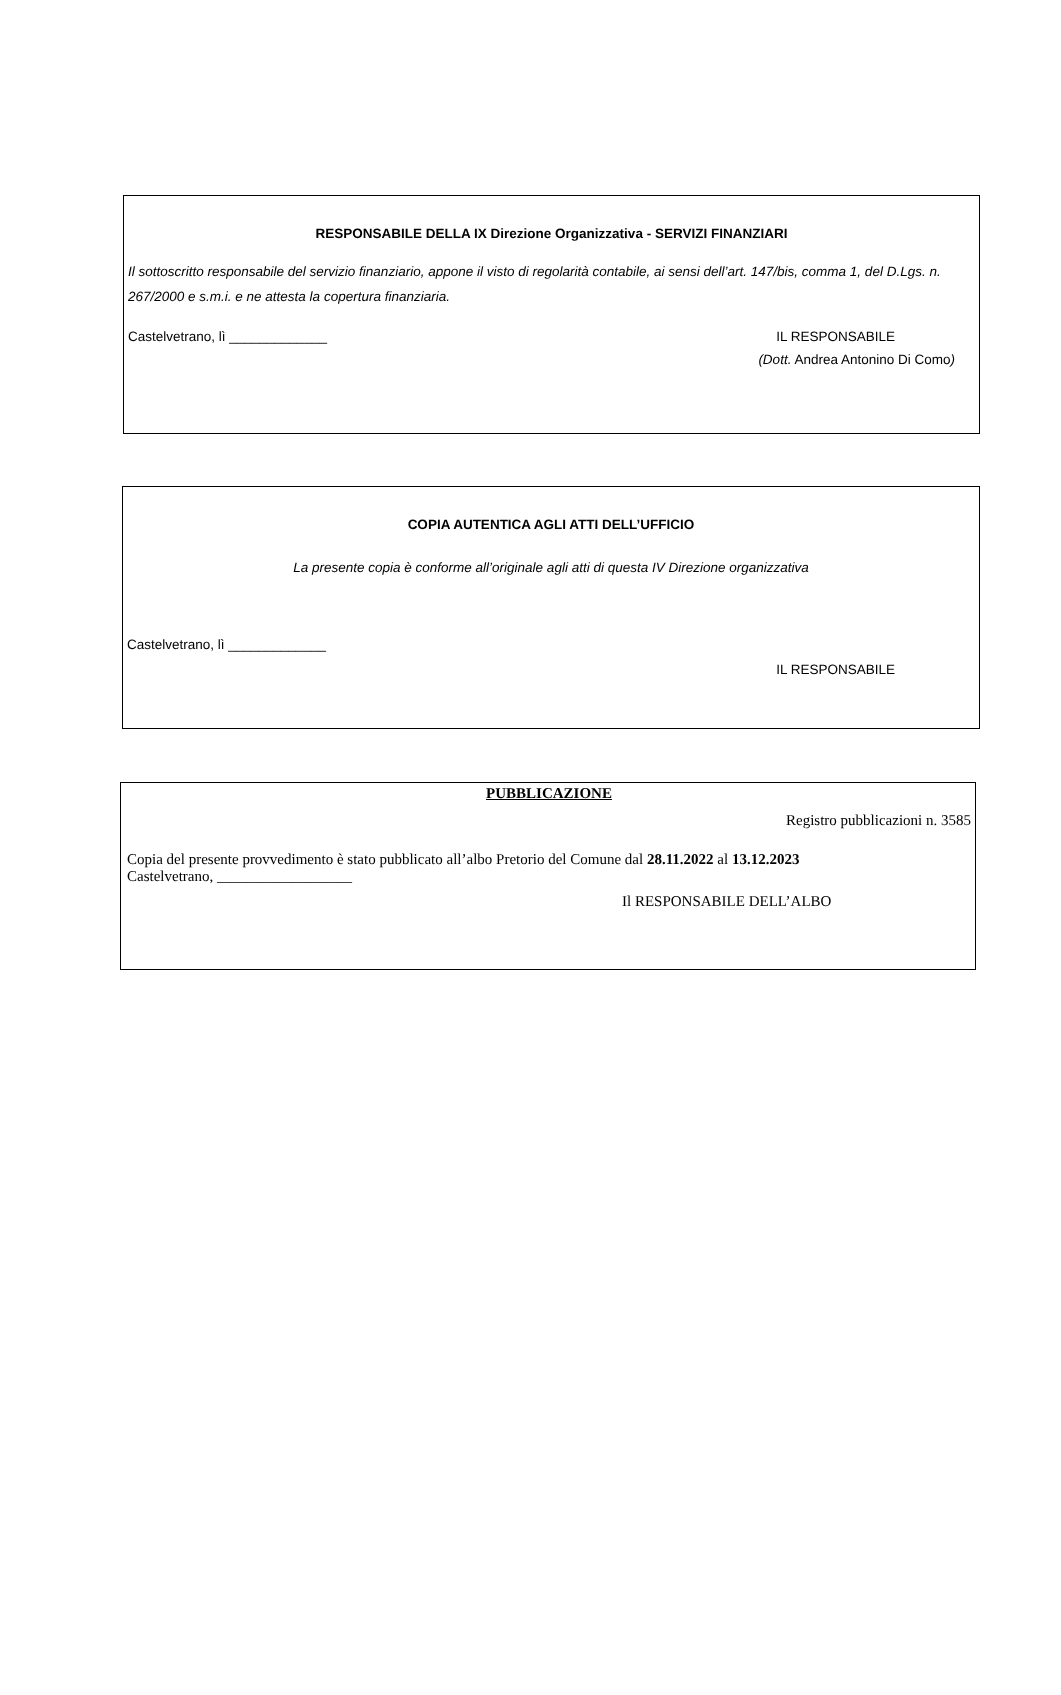RESPONSABILE DELLA IX Direzione Organizzativa - SERVIZI FINANZIARI
Il sottoscritto responsabile del servizio finanziario, appone il visto di regolarità contabile, ai sensi dell’art. 147/bis, comma 1, del D.Lgs. n. 267/2000 e s.m.i. e ne attesta la copertura finanziaria.
Castelvetrano, lì _____________ IL RESPONSABILE
(Dott. Andrea Antonino Di Como)
COPIA AUTENTICA AGLI ATTI DELL’UFFICIO
La presente copia è conforme all’originale agli atti di questa IV Direzione organizzativa
Castelvetrano, lì _____________
IL RESPONSABILE
PUBBLICAZIONE
Registro pubblicazioni n. 3585
Copia del presente provvedimento è stato pubblicato all’albo Pretorio del Comune dal 28.11.2022 al 13.12.2023
Castelvetrano, __________________
Il RESPONSABILE DELL’ALBO